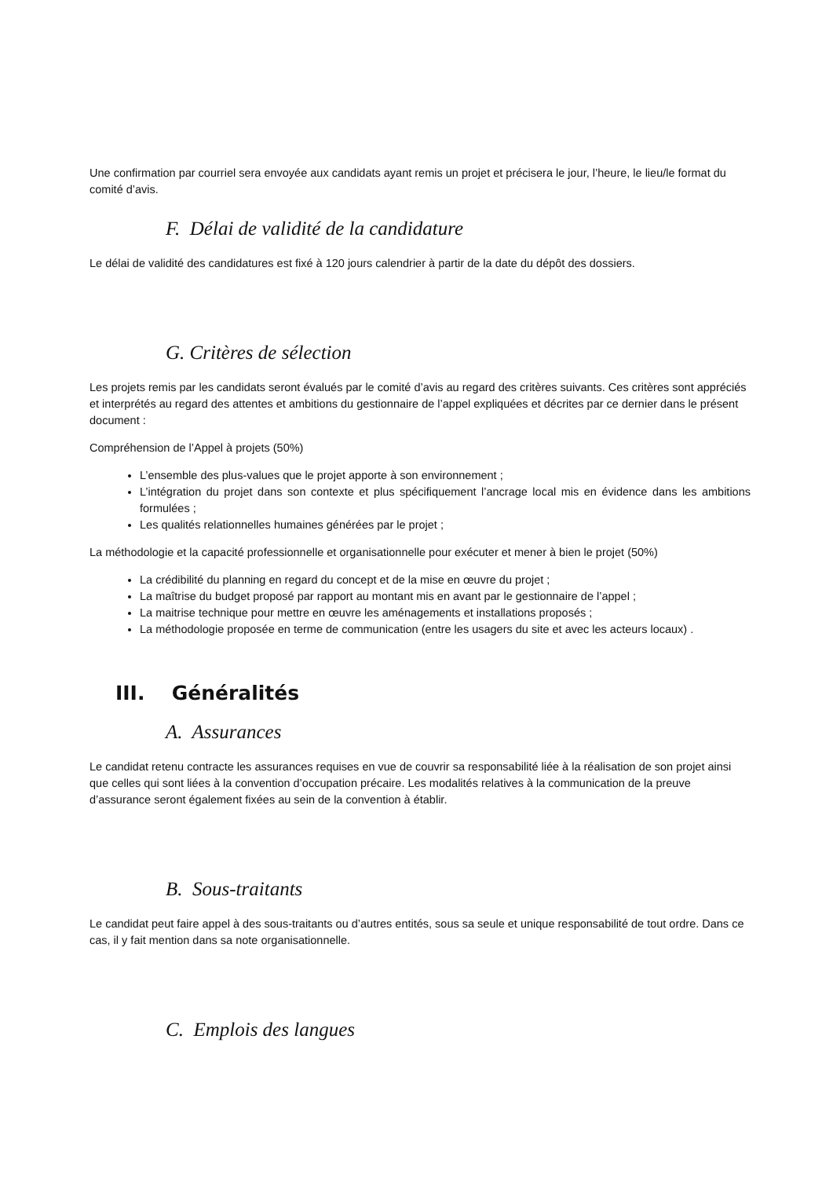Une confirmation par courriel sera envoyée aux candidats ayant remis un projet et précisera le jour, l’heure, le lieu/le format du comité d’avis.
F. Délai de validité de la candidature
Le délai de validité des candidatures est fixé à 120 jours calendrier à partir de la date du dépôt des dossiers.
G. Critères de sélection
Les projets remis par les candidats seront évalués par le comité d’avis au regard des critères suivants. Ces critères sont appréciés et interprétés au regard des attentes et ambitions du gestionnaire de l’appel expliquées et décrites par ce dernier dans le présent document :
Compréhension de l’Appel à projets (50%)
L’ensemble des plus-values que le projet apporte à son environnement ;
L’intégration du projet dans son contexte et plus spécifiquement l’ancrage local mis en évidence dans les ambitions formulées ;
Les qualités relationnelles humaines générées par le projet ;
La méthodologie et la capacité professionnelle et organisationnelle pour exécuter et mener à bien le projet (50%)
La crédibilité du planning en regard du concept et de la mise en œuvre du projet ;
La maîtrise du budget proposé par rapport au montant mis en avant par le gestionnaire de l’appel ;
La maitrise technique pour mettre en œuvre les aménagements et installations proposés ;
La méthodologie proposée en terme de communication (entre les usagers du site et avec les acteurs locaux) .
III. Généralités
A. Assurances
Le candidat retenu contracte les assurances requises en vue de couvrir sa responsabilité liée à la réalisation de son projet ainsi que celles qui sont liées à la convention d’occupation précaire. Les modalités relatives à la communication de la preuve d’assurance seront également fixées au sein de la convention à établir.
B. Sous-traitants
Le candidat peut faire appel à des sous-traitants ou d’autres entités, sous sa seule et unique responsabilité de tout ordre. Dans ce cas, il y fait mention dans sa note organisationnelle.
C. Emplois des langues